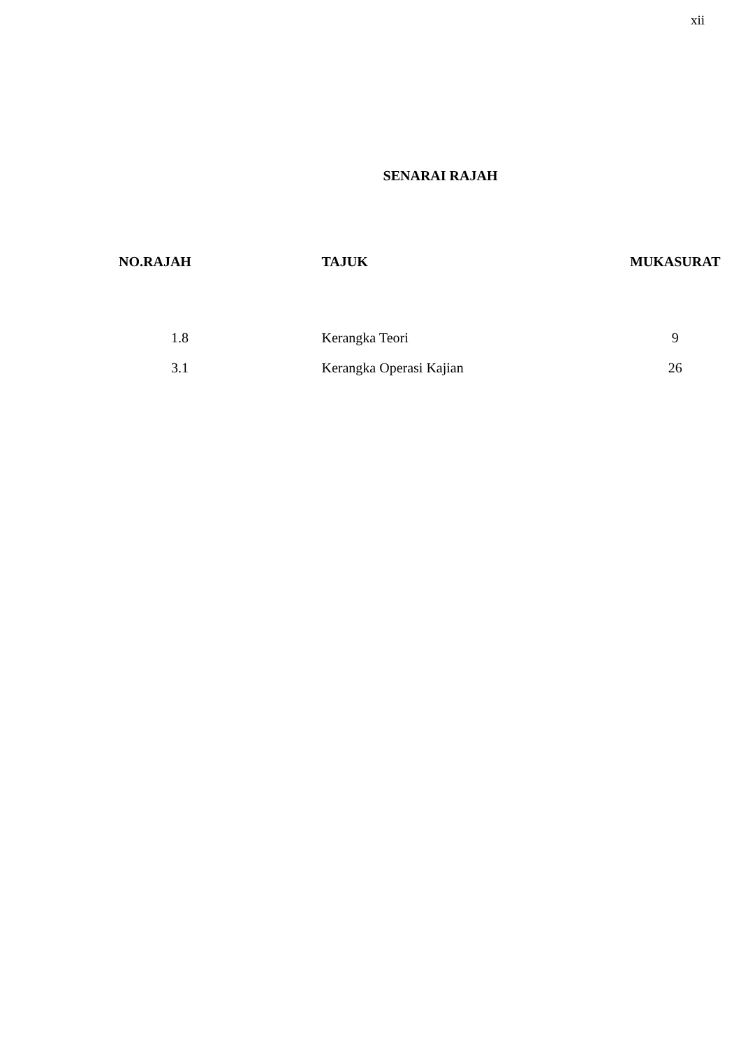xii
SENARAI RAJAH
| NO.RAJAH | TAJUK | MUKASURAT |
| --- | --- | --- |
| 1.8 | Kerangka Teori | 9 |
| 3.1 | Kerangka Operasi Kajian | 26 |